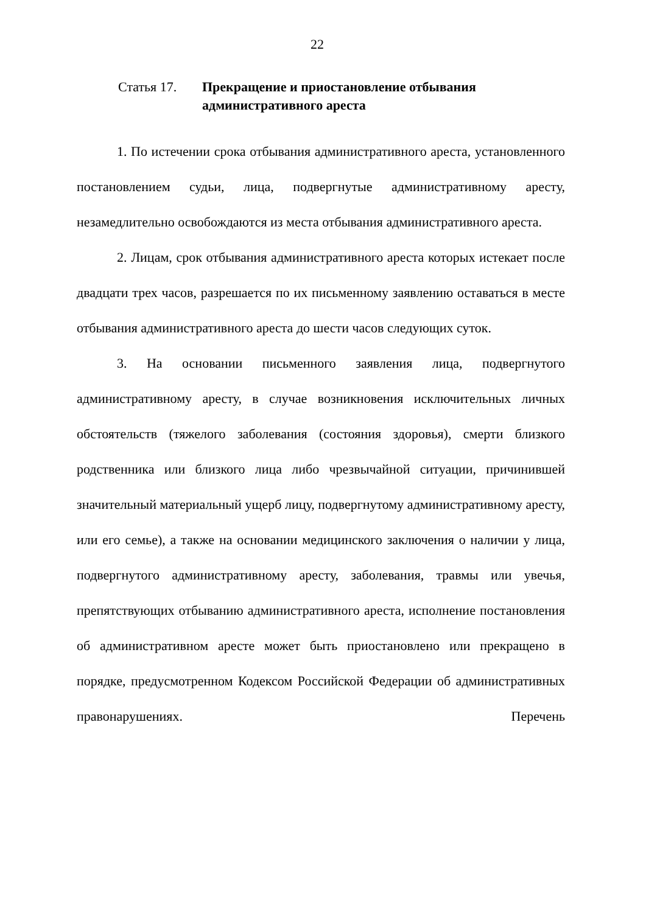22
Статья 17. Прекращение и приостановление отбывания
административного ареста
1. По истечении срока отбывания административного ареста, установленного постановлением судьи, лица, подвергнутые административному аресту, незамедлительно освобождаются из места отбывания административного ареста.
2. Лицам, срок отбывания административного ареста которых истекает после двадцати трех часов, разрешается по их письменному заявлению оставаться в месте отбывания административного ареста до шести часов следующих суток.
3. На основании письменного заявления лица, подвергнутого административному аресту, в случае возникновения исключительных личных обстоятельств (тяжелого заболевания (состояния здоровья), смерти близкого родственника или близкого лица либо чрезвычайной ситуации, причинившей значительный материальный ущерб лицу, подвергнутому административному аресту, или его семье), а также на основании медицинского заключения о наличии у лица, подвергнутого административному аресту, заболевания, травмы или увечья, препятствующих отбыванию административного ареста, исполнение постановления об административном аресте может быть приостановлено или прекращено в порядке, предусмотренном Кодексом Российской Федерации об административных правонарушениях. Перечень